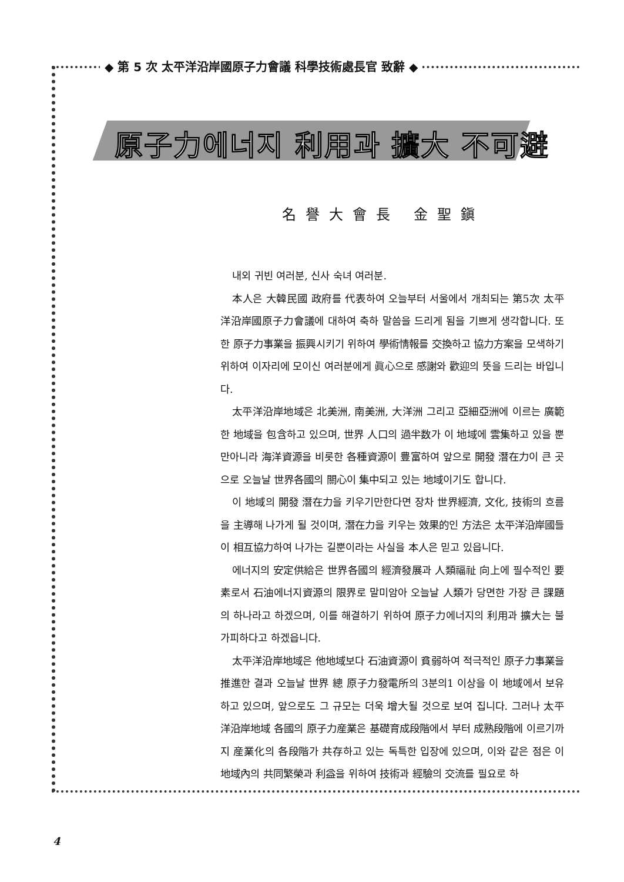◆ 第 5 次 太平洋沿岸國原子力會議 科學技術處長官 致辭 ◆
原子力에너지 利用과 擴大 不可避
名譽大會長 金聖鎭
내외 귀빈 여러분, 신사 숙녀 여러분.
本人은 大韓民國 政府를 代表하여 오늘부터 서울에서 개최되는 第5次 太平洋沿岸國原子力會議에 대하여 축하 말씀을 드리게 됨을 기쁘게 생각합니다. 또한 原子力事業을 振興시키기 위하여 學術情報를 交換하고 協力方案을 모색하기 위하여 이자리에 모이신 여러분에게 眞心으로 感謝와 歡迎의 뜻을 드리는 바입니다.
太平洋沿岸地域은 北美洲, 南美洲, 大洋洲 그리고 亞細亞洲에 이르는 廣範한 地域을 包含하고 있으며, 世界 人口의 過半数가 이 地域에 雲集하고 있을 뿐만아니라 海洋資源을 비롯한 各種資源이 豊富하여 앞으로 開發 潛在力이 큰 곳으로 오늘날 世界各國의 關心이 集中되고 있는 地域이기도 합니다.
이 地域의 開發 潛在力을 키우기만한다면 장차 世界經濟, 文化, 技術의 흐름을 主導해 나가게 될 것이며, 潛在力을 키우는 效果的인 方法은 太平洋沿岸國들이 相互協力하여 나가는 길뿐이라는 사실을 本人은 믿고 있읍니다.
에너지의 安定供給은 世界各國의 經濟發展과 人類福祉 向上에 필수적인 要素로서 石油에너지資源의 限界로 말미암아 오늘날 人類가 당면한 가장 큰 課題의 하나라고 하겠으며, 이를 해결하기 위하여 原子力에너지의 利用과 擴大는 불가피하다고 하겠읍니다.
太平洋沿岸地域은 他地域보다 石油資源이 貧弱하여 적극적인 原子力事業을 推進한 결과 오늘날 世界 總 原子力發電所의 3분의1 이상을 이 地域에서 보유하고 있으며, 앞으로도 그 규모는 더욱 增大될 것으로 보여 집니다. 그러나 太平洋沿岸地域 各國의 原子力産業은 基礎育成段階에서 부터 成熟段階에 이르기까지 産業化의 各段階가 共存하고 있는 독특한 입장에 있으며, 이와 같은 점은 이 地域內의 共同繁榮과 利益을 위하여 技術과 經驗의 交流를 필요로 하
4